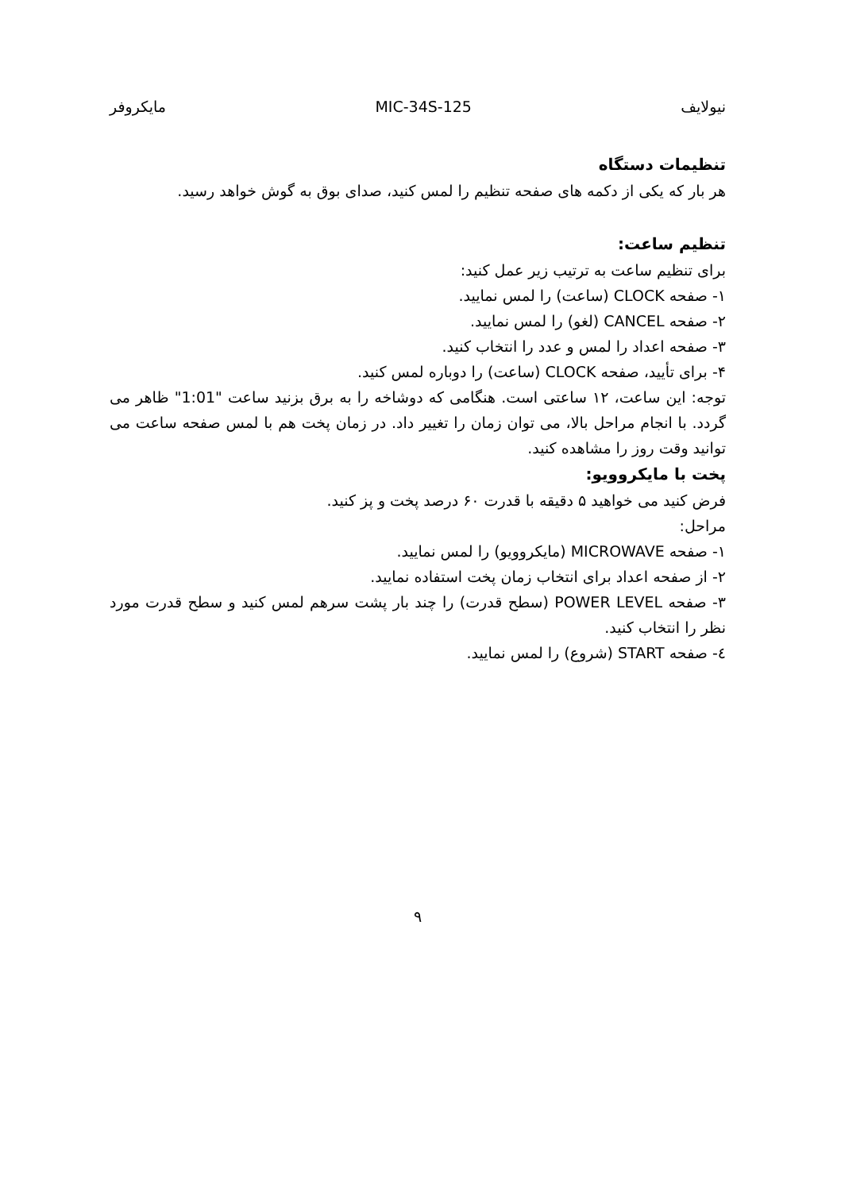نیولایف MIC-34S-125 مایکروفر
تنظیمات دستگاه
هر بار که یکی از دکمه های صفحه تنظیم را لمس کنید، صدای بوق به گوش خواهد رسید.
تنظیم ساعت:
برای تنظیم ساعت به ترتیب زیر عمل کنید:
۱- صفحه CLOCK (ساعت) را لمس نمایید.
۲- صفحه CANCEL (لغو) را لمس نمایید.
۳- صفحه اعداد را لمس و عدد را انتخاب کنید.
۴- برای تأیید، صفحه CLOCK (ساعت) را دوباره لمس کنید.
توجه: این ساعت، ۱۲ ساعتی است. هنگامی که دوشاخه را به برق بزنید ساعت "1:01" ظاهر می گردد. با انجام مراحل بالا، می توان زمان را تغییر داد. در زمان پخت هم با لمس صفحه ساعت می توانید وقت روز را مشاهده کنید.
پخت با مایکروویو:
فرض کنید می خواهید ۵ دقیقه با قدرت ۶۰ درصد پخت و پز کنید.
مراحل:
۱- صفحه MICROWAVE (مایکروویو) را لمس نمایید.
۲- از صفحه اعداد برای انتخاب زمان پخت استفاده نمایید.
۳- صفحه POWER LEVEL (سطح قدرت) را چند بار پشت سرهم لمس کنید و سطح قدرت مورد نظر را انتخاب کنید.
٤- صفحه START (شروع) را لمس نمایید.
۹